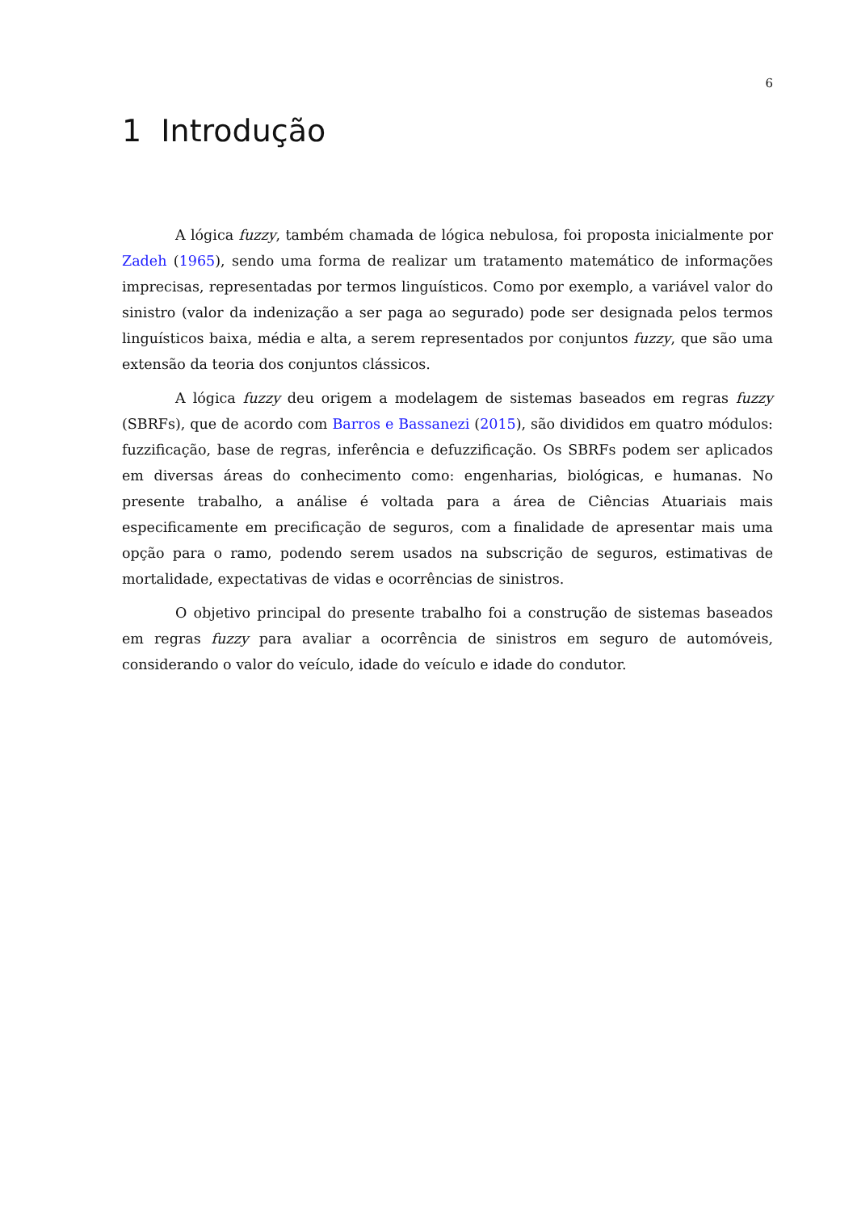6
1 Introdução
A lógica fuzzy, também chamada de lógica nebulosa, foi proposta inicialmente por Zadeh (1965), sendo uma forma de realizar um tratamento matemático de informações imprecisas, representadas por termos linguísticos. Como por exemplo, a variável valor do sinistro (valor da indenização a ser paga ao segurado) pode ser designada pelos termos linguísticos baixa, média e alta, a serem representados por conjuntos fuzzy, que são uma extensão da teoria dos conjuntos clássicos.
A lógica fuzzy deu origem a modelagem de sistemas baseados em regras fuzzy (SBRFs), que de acordo com Barros e Bassanezi (2015), são divididos em quatro módulos: fuzzificação, base de regras, inferência e defuzzificação. Os SBRFs podem ser aplicados em diversas áreas do conhecimento como: engenharias, biológicas, e humanas. No presente trabalho, a análise é voltada para a área de Ciências Atuariais mais especificamente em precificação de seguros, com a finalidade de apresentar mais uma opção para o ramo, podendo serem usados na subscrição de seguros, estimativas de mortalidade, expectativas de vidas e ocorrências de sinistros.
O objetivo principal do presente trabalho foi a construção de sistemas baseados em regras fuzzy para avaliar a ocorrência de sinistros em seguro de automóveis, considerando o valor do veículo, idade do veículo e idade do condutor.